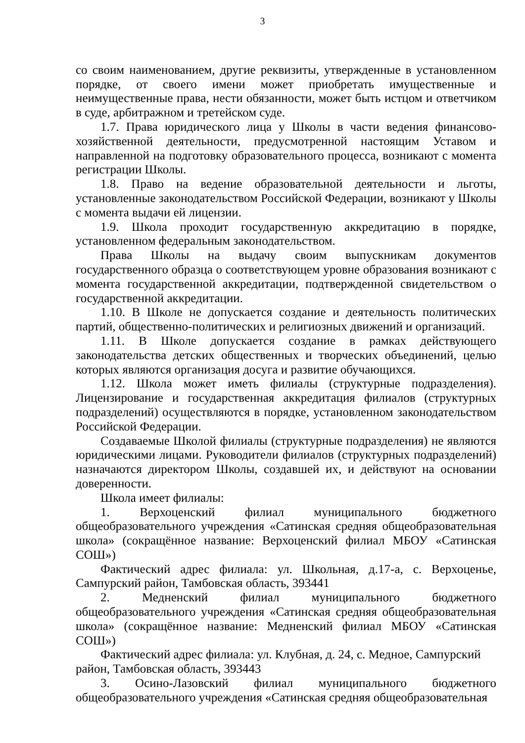3
со своим наименованием, другие реквизиты, утвержденные в установленном порядке, от своего имени может приобретать имущественные и неимущественные права, нести обязанности, может быть истцом и ответчиком в суде, арбитражном и третейском суде.
1.7. Права юридического лица у Школы в части ведения финансово-хозяйственной деятельности, предусмотренной настоящим Уставом и направленной на подготовку образовательного процесса, возникают с момента регистрации Школы.
1.8. Право на ведение образовательной деятельности и льготы, установленные законодательством Российской Федерации, возникают у Школы с момента выдачи ей лицензии.
1.9. Школа проходит государственную аккредитацию в порядке, установленном федеральным законодательством.
Права Школы на выдачу своим выпускникам документов государственного образца о соответствующем уровне образования возникают с момента государственной аккредитации, подтвержденной свидетельством о государственной аккредитации.
1.10. В Школе не допускается создание и деятельность политических партий, общественно-политических и религиозных движений и организаций.
1.11. В Школе допускается создание в рамках действующего законодательства детских общественных и творческих объединений, целью которых являются организация досуга и развитие обучающихся.
1.12. Школа может иметь филиалы (структурные подразделения). Лицензирование и государственная аккредитация филиалов (структурных подразделений) осуществляются в порядке, установленном законодательством Российской Федерации.
Создаваемые Школой филиалы (структурные подразделения) не являются юридическими лицами. Руководители филиалов (структурных подразделений) назначаются директором Школы, создавшей их, и действуют на основании доверенности.
Школа имеет филиалы:
1. Верхоценский филиал муниципального бюджетного общеобразовательного учреждения «Сатинская средняя общеобразовательная школа» (сокращённое название: Верхоценский филиал МБОУ «Сатинская СОШ»)
Фактический адрес филиала: ул. Школьная, д.17-а, с. Верхоценье, Сампурский район, Тамбовская область, 393441
2. Медненский филиал муниципального бюджетного общеобразовательного учреждения «Сатинская средняя общеобразовательная школа» (сокращённое название: Медненский филиал МБОУ «Сатинская СОШ»)
Фактический адрес филиала: ул. Клубная, д. 24, с. Медное, Сампурский район, Тамбовская область, 393443
3. Осино-Лазовский филиал муниципального бюджетного общеобразовательного учреждения «Сатинская средняя общеобразовательная